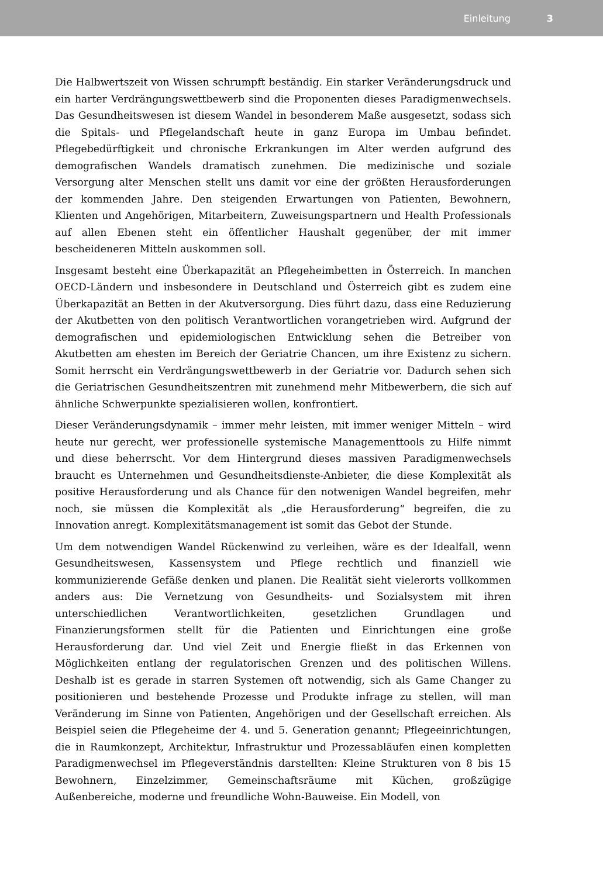Einleitung 3
Die Halbwertszeit von Wissen schrumpft beständig. Ein starker Veränderungsdruck und ein harter Verdrängungswettbewerb sind die Proponenten dieses Paradigmenwechsels. Das Gesundheitswesen ist diesem Wandel in besonderem Maße ausgesetzt, sodass sich die Spitals- und Pflegelandschaft heute in ganz Europa im Umbau befindet. Pflegebedürftigkeit und chronische Erkrankungen im Alter werden aufgrund des demografischen Wandels dramatisch zunehmen. Die medizinische und soziale Versorgung alter Menschen stellt uns damit vor eine der größten Herausforderungen der kommenden Jahre. Den steigenden Erwartungen von Patienten, Bewohnern, Klienten und Angehörigen, Mitarbeitern, Zuweisungspartnern und Health Professionals auf allen Ebenen steht ein öffentlicher Haushalt gegenüber, der mit immer bescheideneren Mitteln auskommen soll.
Insgesamt besteht eine Überkapazität an Pflegeheimbetten in Österreich. In manchen OECD-Ländern und insbesondere in Deutschland und Österreich gibt es zudem eine Überkapazität an Betten in der Akutversorgung. Dies führt dazu, dass eine Reduzierung der Akutbetten von den politisch Verantwortlichen vorangetrieben wird. Aufgrund der demografischen und epidemiologischen Entwicklung sehen die Betreiber von Akutbetten am ehesten im Bereich der Geriatrie Chancen, um ihre Existenz zu sichern. Somit herrscht ein Verdrängungswettbewerb in der Geriatrie vor. Dadurch sehen sich die Geriatrischen Gesundheitszentren mit zunehmend mehr Mitbewerbern, die sich auf ähnliche Schwerpunkte spezialisieren wollen, konfrontiert.
Dieser Veränderungsdynamik – immer mehr leisten, mit immer weniger Mitteln – wird heute nur gerecht, wer professionelle systemische Managementtools zu Hilfe nimmt und diese beherrscht. Vor dem Hintergrund dieses massiven Paradigmenwechsels braucht es Unternehmen und Gesundheitsdienste-Anbieter, die diese Komplexität als positive Herausforderung und als Chance für den notwenigen Wandel begreifen, mehr noch, sie müssen die Komplexität als „die Herausforderung“ begreifen, die zu Innovation anregt. Komplexitätsmanagement ist somit das Gebot der Stunde.
Um dem notwendigen Wandel Rückenwind zu verleihen, wäre es der Idealfall, wenn Gesundheitswesen, Kassensystem und Pflege rechtlich und finanziell wie kommunizierende Gefäße denken und planen. Die Realität sieht vielerorts vollkommen anders aus: Die Vernetzung von Gesundheits- und Sozialsystem mit ihren unterschiedlichen Verantwortlichkeiten, gesetzlichen Grundlagen und Finanzierungsformen stellt für die Patienten und Einrichtungen eine große Herausforderung dar. Und viel Zeit und Energie fließt in das Erkennen von Möglichkeiten entlang der regulatorischen Grenzen und des politischen Willens. Deshalb ist es gerade in starren Systemen oft notwendig, sich als Game Changer zu positionieren und bestehende Prozesse und Produkte infrage zu stellen, will man Veränderung im Sinne von Patienten, Angehörigen und der Gesellschaft erreichen. Als Beispiel seien die Pflegeheime der 4. und 5. Generation genannt; Pflegeeinrichtungen, die in Raumkonzept, Architektur, Infrastruktur und Prozessabläufen einen kompletten Paradigmenwechsel im Pflegeverständnis darstellten: Kleine Strukturen von 8 bis 15 Bewohnern, Einzelzimmer, Gemeinschaftsräume mit Küchen, großzügige Außenbereiche, moderne und freundliche Wohn-Bauweise. Ein Modell, von